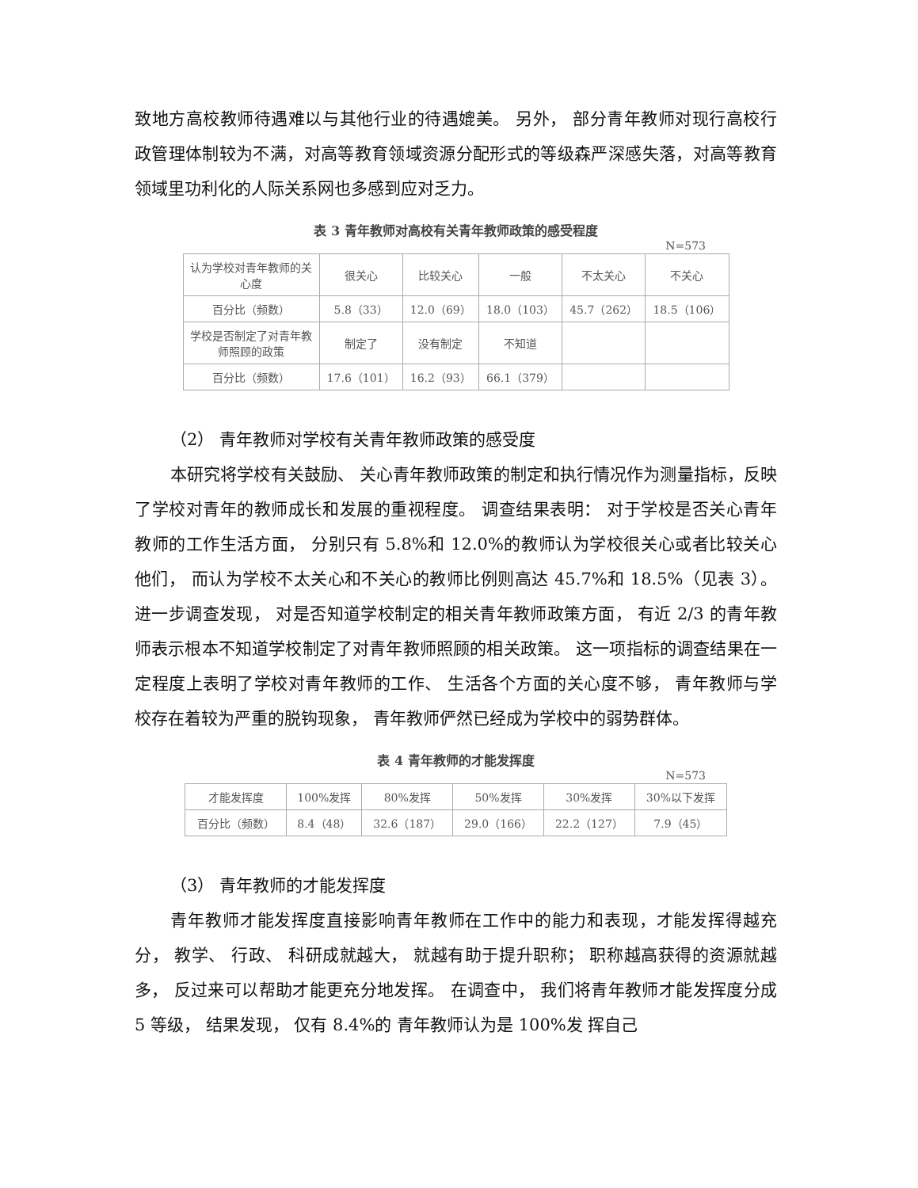致地方高校教师待遇难以与其他行业的待遇媲美。 另外， 部分青年教师对现行高校行政管理体制较为不满，对高等教育领域资源分配形式的等级森严深感失落，对高等教育领域里功利化的人际关系网也多感到应对乏力。
表 3 青年教师对高校有关青年教师政策的感受程度
N=573
| 认为学校对青年教师的关心度 | 很关心 | 比较关心 | 一般 | 不太关心 | 不关心 |
| 百分比（频数） | 5.8（33） | 12.0（69） | 18.0（103） | 45.7（262） | 18.5（106） |
| 学校是否制定了对青年教师照顾的政策 | 制定了 | 没有制定 | 不知道 | | |
| 百分比（频数） | 17.6（101） | 16.2（93） | 66.1（379） | | |
（2） 青年教师对学校有关青年教师政策的感受度
本研究将学校有关鼓励、 关心青年教师政策的制定和执行情况作为测量指标，反映了学校对青年的教师成长和发展的重视程度。 调查结果表明： 对于学校是否关心青年教师的工作生活方面， 分别只有 5.8%和 12.0%的教师认为学校很关心或者比较关心他们， 而认为学校不太关心和不关心的教师比例则高达 45.7%和 18.5%（见表 3）。 进一步调查发现， 对是否知道学校制定的相关青年教师政策方面， 有近 2/3 的青年教师表示根本不知道学校制定了对青年教师照顾的相关政策。 这一项指标的调查结果在一定程度上表明了学校对青年教师的工作、 生活各个方面的关心度不够， 青年教师与学校存在着较为严重的脱钩现象， 青年教师俨然已经成为学校中的弱势群体。
表 4 青年教师的才能发挥度
N=573
| 才能发挥度 | 100%发挥 | 80%发挥 | 50%发挥 | 30%发挥 | 30%以下发挥 |
| 百分比（频数） | 8.4（48） | 32.6（187） | 29.0（166） | 22.2（127） | 7.9（45） |
（3） 青年教师的才能发挥度
青年教师才能发挥度直接影响青年教师在工作中的能力和表现，才能发挥得越充分， 教学、 行政、 科研成就越大， 就越有助于提升职称； 职称越高获得的资源就越多， 反过来可以帮助才能更充分地发挥。 在调查中， 我们将青年教师才能发挥度分成 5 等级， 结果发现， 仅有 8.4%的 青年教师认为是 100%发 挥自己